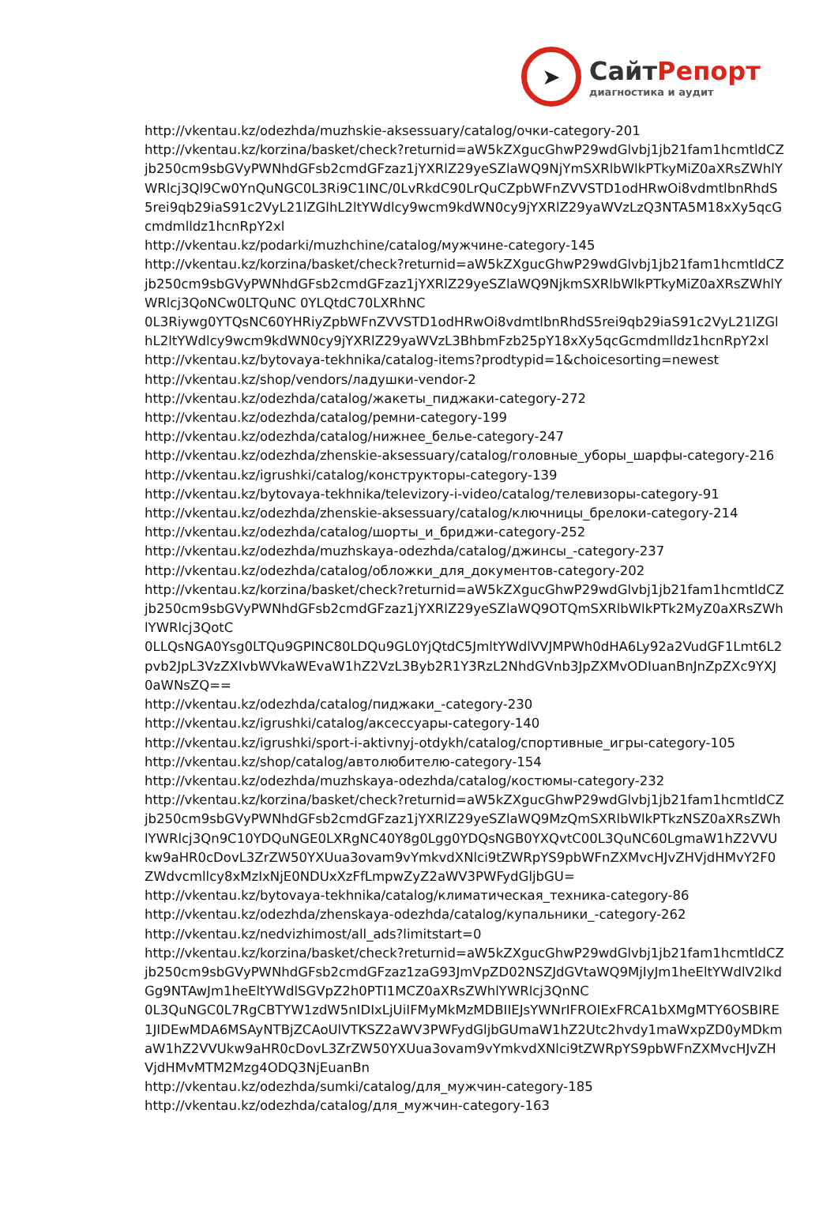➤
СайтРепорт
диагностика и аудит
http://vkentau.kz/odezhda/muzhskie-aksessuary/catalog/очки-category-201
http://vkentau.kz/korzina/basket/check?returnid=aW5kZXgucGhwP29wdGlvbj1jb21fam1hcmtldCZjb250cm9sbGVyPWNhdGFsb2cmdGFzaz1jYXRlZ29yeSZlaWQ9NjYmSXRlbWlkPTkyMiZ0aXRsZWhlYWRlcj3Ql9Cw0YnQuNGC0L3Ri9C1INC/0LvRkdC90LrQuCZpbWFnZVVSTD1odHRwOi8vdmtlbnRhdS5rei9qb29iaS91c2VyL21lZGlhL2ltYWdlcy9wcm9kdWN0cy9jYXRlZ29yaWVzLzQ3NTA5M18xXy5qcGcmdmlldz1hcnRpY2xl
http://vkentau.kz/podarki/muzhchine/catalog/мужчине-category-145
http://vkentau.kz/korzina/basket/check?returnid=aW5kZXgucGhwP29wdGlvbj1jb21fam1hcmtldCZjb250cm9sbGVyPWNhdGFsb2cmdGFzaz1jYXRlZ29yeSZlaWQ9NjkmSXRlbWlkPTkyMiZ0aXRsZWhlYWRlcj3QoNCw0LTQuNC 0YLQtdC70LXRhNC
0L3Riywg0YTQsNC60YHRiyZpbWFnZVVSTD1odHRwOi8vdmtlbnRhdS5rei9qb29iaS91c2VyL21lZGlhL2ltYWdlcy9wcm9kdWN0cy9jYXRlZ29yaWVzL3BhbmFzb25pY18xXy5qcGcmdmlldz1hcnRpY2xl
http://vkentau.kz/bytovaya-tekhnika/catalog-items?prodtypid=1&choicesorting=newest
http://vkentau.kz/shop/vendors/ладушки-vendor-2
http://vkentau.kz/odezhda/catalog/жакеты_пиджаки-category-272
http://vkentau.kz/odezhda/catalog/ремни-category-199
http://vkentau.kz/odezhda/catalog/нижнее_белье-category-247
http://vkentau.kz/odezhda/zhenskie-aksessuary/catalog/головные_уборы_шарфы-category-216
http://vkentau.kz/igrushki/catalog/конструкторы-category-139
http://vkentau.kz/bytovaya-tekhnika/televizory-i-video/catalog/телевизоры-category-91
http://vkentau.kz/odezhda/zhenskie-aksessuary/catalog/ключницы_брелоки-category-214
http://vkentau.kz/odezhda/catalog/шорты_и_бриджи-category-252
http://vkentau.kz/odezhda/muzhskaya-odezhda/catalog/джинсы_-category-237
http://vkentau.kz/odezhda/catalog/обложки_для_документов-category-202
http://vkentau.kz/korzina/basket/check?returnid=aW5kZXgucGhwP29wdGlvbj1jb21fam1hcmtldCZjb250cm9sbGVyPWNhdGFsb2cmdGFzaz1jYXRlZ29yeSZlaWQ9OTQmSXRlbWlkPTk2MyZ0aXRsZWhlYWRlcj3QotC
0LLQsNGA0Ysg0LTQu9GPINC80LDQu9GL0YjQtdC5JmltYWdlVVJMPWh0dHA6Ly92a2VudGF1Lmt6L2pvb2JpL3VzZXIvbWVkaWEvaW1hZ2VzL3Byb2R1Y3RzL2NhdGVnb3JpZXMvODIuanBnJnZpZXc9YXJ0aWNsZQ==
http://vkentau.kz/odezhda/catalog/пиджаки_-category-230
http://vkentau.kz/igrushki/catalog/аксессуары-category-140
http://vkentau.kz/igrushki/sport-i-aktivnyj-otdykh/catalog/спортивные_игры-category-105
http://vkentau.kz/shop/catalog/автолюбителю-category-154
http://vkentau.kz/odezhda/muzhskaya-odezhda/catalog/костюмы-category-232
http://vkentau.kz/korzina/basket/check?returnid=aW5kZXgucGhwP29wdGlvbj1jb21fam1hcmtldCZjb250cm9sbGVyPWNhdGFsb2cmdGFzaz1jYXRlZ29yeSZlaWQ9MzQmSXRlbWlkPTkzNSZ0aXRsZWhlYWRlcj3Qn9C10YDQuNGE0LXRgNC40Y8g0Lgg0YDQsNGB0YXQvtC00L3QuNC60LgmaW1hZ2VVUkw9aHR0cDovL3ZrZW50YXUua3ovam9vYmkvdXNlci9tZWRpYS9pbWFnZXMvcHJvZHVjdHMvY2F0ZWdvcmllcy8xMzIxNjE0NDUxXzFfLmpwZyZ2aWV3PWFydGljbGU=
http://vkentau.kz/bytovaya-tekhnika/catalog/климатическая_техника-category-86
http://vkentau.kz/odezhda/zhenskaya-odezhda/catalog/купальники_-category-262
http://vkentau.kz/nedvizhimost/all_ads?limitstart=0
http://vkentau.kz/korzina/basket/check?returnid=aW5kZXgucGhwP29wdGlvbj1jb21fam1hcmtldCZjb250cm9sbGVyPWNhdGFsb2cmdGFzaz1zaG93JmVpZD02NSZJdGVtaWQ9MjIyJm1heEltYWdlV2lkdGg9NTAwJm1heEltYWdlSGVpZ2h0PTI1MCZ0aXRsZWhlYWRlcj3QnNC
0L3QuNGC0L7RgCBTYW1zdW5nIDIxLjUiIFMyMkMzMDBIIEJsYWNrIFROIExFRCA1bXMgMTY6OSBIRE1JIDEwMDA6MSAyNTBjZCAoUlVTKSZ2aWV3PWFydGljbGUmaW1hZ2Utc2hvdy1maWxpZD0yMDkmaW1hZ2VVUkw9aHR0cDovL3ZrZW50YXUua3ovam9vYmkvdXNlci9tZWRpYS9pbWFnZXMvcHJvZHVjdHMvMTM2Mzg4ODQ3NjEuanBn
http://vkentau.kz/odezhda/sumki/catalog/для_мужчин-category-185
http://vkentau.kz/odezhda/catalog/для_мужчин-category-163